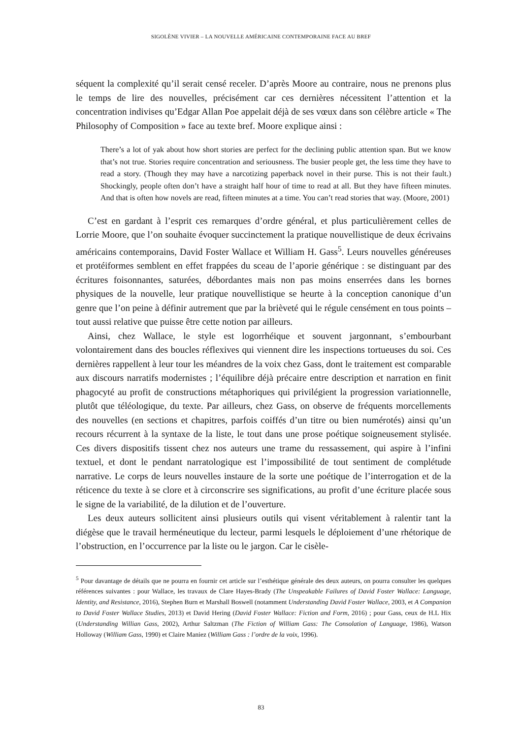SIGOLÈNE VIVIER – LA NOUVELLE AMÉRICAINE CONTEMPORAINE FACE AU BREF
séquent la complexité qu’il serait censé receler. D’après Moore au contraire, nous ne prenons plus le temps de lire des nouvelles, précisément car ces dernières nécessitent l’attention et la concentration indivises qu’Edgar Allan Poe appelait déjà de ses vœux dans son célèbre article « The Philosophy of Composition » face au texte bref. Moore explique ainsi :
There’s a lot of yak about how short stories are perfect for the declining public attention span. But we know that’s not true. Stories require concentration and seriousness. The busier people get, the less time they have to read a story. (Though they may have a narcotizing paperback novel in their purse. This is not their fault.) Shockingly, people often don’t have a straight half hour of time to read at all. But they have fifteen minutes. And that is often how novels are read, fifteen minutes at a time. You can’t read stories that way. (Moore, 2001)
C’est en gardant à l’esprit ces remarques d’ordre général, et plus particulièrement celles de Lorrie Moore, que l’on souhaite évoquer succinctement la pratique nouvellistique de deux écrivains américains contemporains, David Foster Wallace et William H. Gass<sup>5</sup>. Leurs nouvelles généreuses et protéiformes semblent en effet frappées du sceau de l’aporie générique : se distinguant par des écritures foisonnantes, saturées, débordantes mais non pas moins enserrées dans les bornes physiques de la nouvelle, leur pratique nouvellistique se heurte à la conception canonique d’un genre que l’on peine à définir autrement que par la brièveté qui le régule censément en tous points – tout aussi relative que puisse être cette notion par ailleurs.
Ainsi, chez Wallace, le style est logorrhéique et souvent jargonnant, s’embourbant volontairement dans des boucles réflexives qui viennent dire les inspections tortueuses du soi. Ces dernières rappellent à leur tour les méandres de la voix chez Gass, dont le traitement est comparable aux discours narratifs modernistes ; l’équilibre déjà précaire entre description et narration en finit phagocyté au profit de constructions métaphoriques qui privilégient la progression variationnelle, plutôt que téléologique, du texte. Par ailleurs, chez Gass, on observe de fréquents morcellements des nouvelles (en sections et chapitres, parfois coiffés d’un titre ou bien numérotés) ainsi qu’un recours récurrent à la syntaxe de la liste, le tout dans une prose poétique soigneusement stylisée. Ces divers dispositifs tissent chez nos auteurs une trame du ressassement, qui aspire à l’infini textuel, et dont le pendant narratologique est l’impossibilité de tout sentiment de complétude narrative. Le corps de leurs nouvelles instaure de la sorte une poétique de l’interrogation et de la réticence du texte à se clore et à circonscrire ses significations, au profit d’une écriture placée sous le signe de la variabilité, de la dilution et de l’ouverture.
Les deux auteurs sollicitent ainsi plusieurs outils qui visent véritablement à ralentir tant la diégèse que le travail herméneutique du lecteur, parmi lesquels le déploiement d’une rhétorique de l’obstruction, en l’occurrence par la liste ou le jargon. Car le cisèle-
<sup>5</sup> Pour davantage de détails que ne pourra en fournir cet article sur l’esthétique générale des deux auteurs, on pourra consulter les quelques références suivantes : pour Wallace, les travaux de Clare Hayes-Brady (The Unspeakable Failures of David Foster Wallace: Language, Identity, and Resistance, 2016), Stephen Burn et Marshall Boswell (notamment Understanding David Foster Wallace, 2003, et A Companion to David Foster Wallace Studies, 2013) et David Hering (David Foster Wallace: Fiction and Form, 2016) ; pour Gass, ceux de H.L Hix (Understanding Willian Gass, 2002), Arthur Saltzman (The Fiction of William Gass: The Consolation of Language, 1986), Watson Holloway (William Gass, 1990) et Claire Maniez (William Gass : l’ordre de la voix, 1996).
83